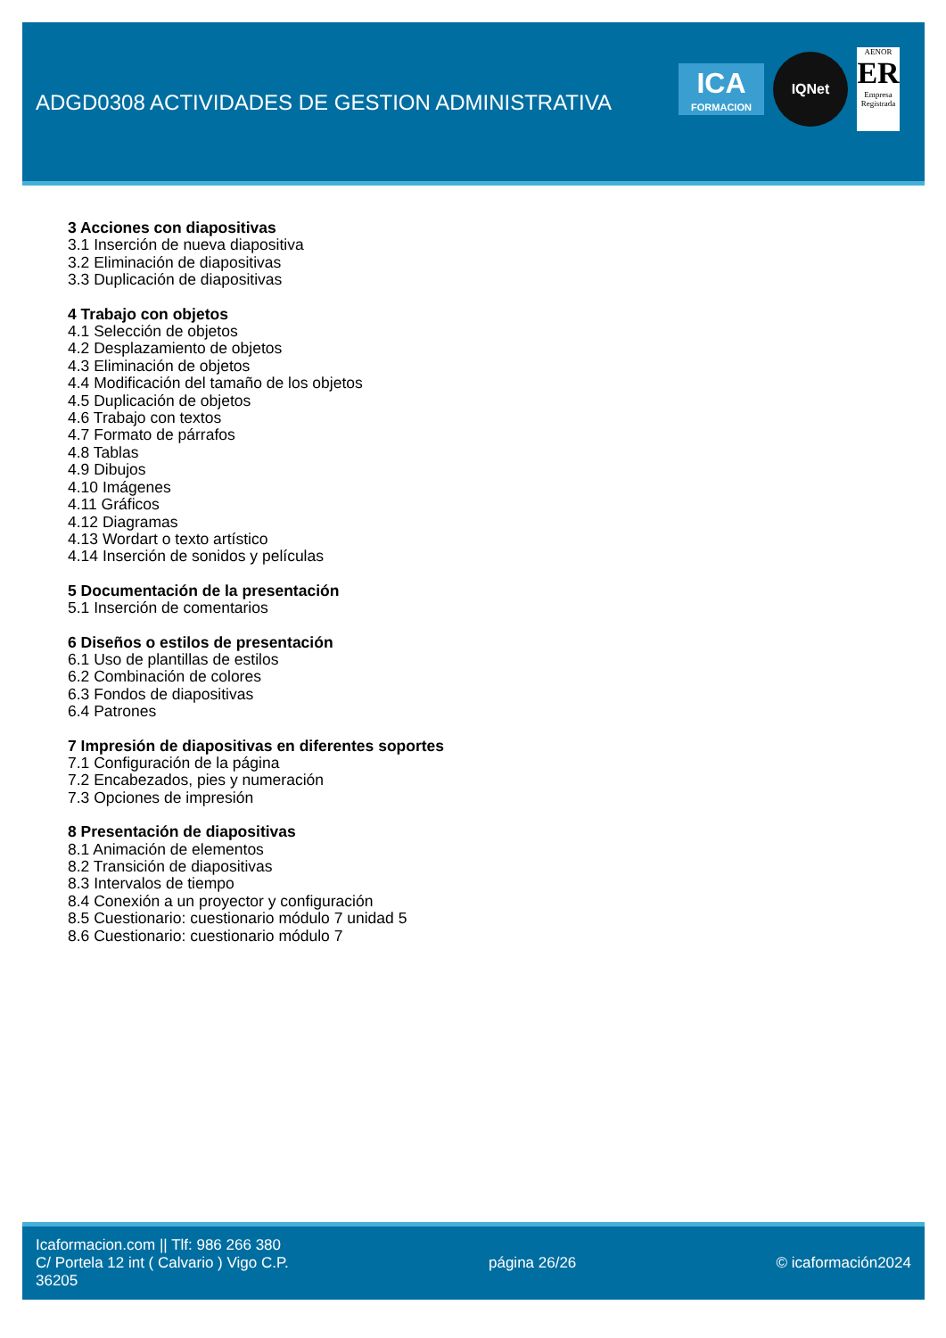ADGD0308 ACTIVIDADES DE GESTION ADMINISTRATIVA
ICA
FORMACION
IQNet
AENOR
ER
Empresa Registrada
3 Acciones con diapositivas
3.1 Inserción de nueva diapositiva
3.2 Eliminación de diapositivas
3.3 Duplicación de diapositivas
4 Trabajo con objetos
4.1 Selección de objetos
4.2 Desplazamiento de objetos
4.3 Eliminación de objetos
4.4 Modificación del tamaño de los objetos
4.5 Duplicación de objetos
4.6 Trabajo con textos
4.7 Formato de párrafos
4.8 Tablas
4.9 Dibujos
4.10 Imágenes
4.11 Gráficos
4.12 Diagramas
4.13 Wordart o texto artístico
4.14 Inserción de sonidos y películas
5 Documentación de la presentación
5.1 Inserción de comentarios
6 Diseños o estilos de presentación
6.1 Uso de plantillas de estilos
6.2 Combinación de colores
6.3 Fondos de diapositivas
6.4 Patrones
7 Impresión de diapositivas en diferentes soportes
7.1 Configuración de la página
7.2 Encabezados, pies y numeración
7.3 Opciones de impresión
8 Presentación de diapositivas
8.1 Animación de elementos
8.2 Transición de diapositivas
8.3 Intervalos de tiempo
8.4 Conexión a un proyector y configuración
8.5 Cuestionario: cuestionario módulo 7 unidad 5
8.6 Cuestionario: cuestionario módulo 7
Icaformacion.com || Tlf: 986 266 380
C/ Portela 12 int ( Calvario ) Vigo C.P.
36205
página 26/26 © icaformación2024